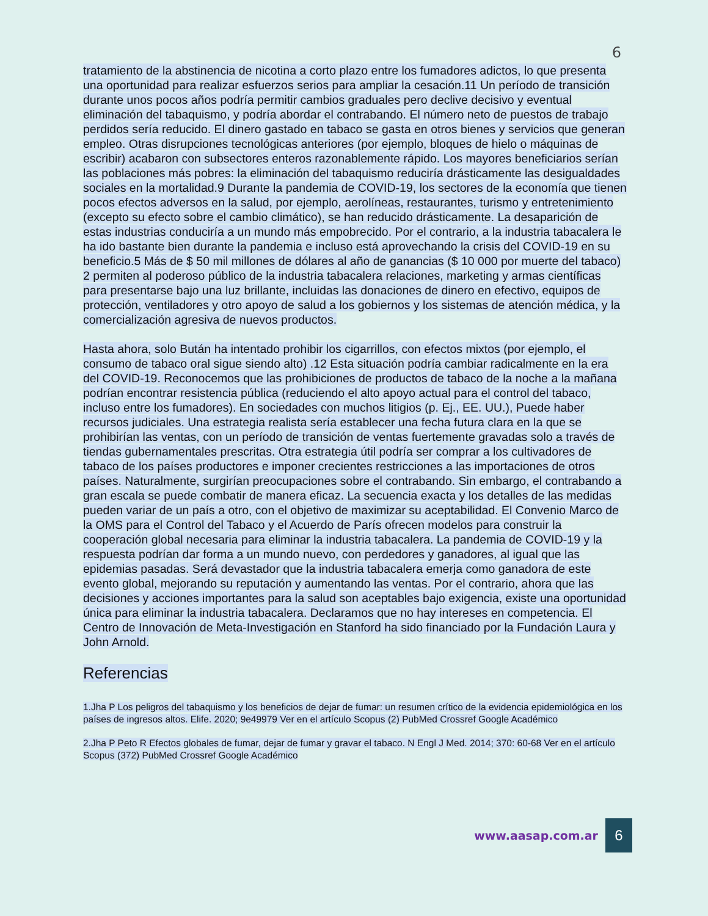6
tratamiento de la abstinencia de nicotina a corto plazo entre los fumadores adictos, lo que presenta una oportunidad para realizar esfuerzos serios para ampliar la cesación.11 Un período de transición durante unos pocos años podría permitir cambios graduales pero declive decisivo y eventual eliminación del tabaquismo, y podría abordar el contrabando. El número neto de puestos de trabajo perdidos sería reducido. El dinero gastado en tabaco se gasta en otros bienes y servicios que generan empleo. Otras disrupciones tecnológicas anteriores (por ejemplo, bloques de hielo o máquinas de escribir) acabaron con subsectores enteros razonablemente rápido. Los mayores beneficiarios serían las poblaciones más pobres: la eliminación del tabaquismo reduciría drásticamente las desigualdades sociales en la mortalidad.9 Durante la pandemia de COVID-19, los sectores de la economía que tienen pocos efectos adversos en la salud, por ejemplo, aerolíneas, restaurantes, turismo y entretenimiento (excepto su efecto sobre el cambio climático), se han reducido drásticamente. La desaparición de estas industrias conduciría a un mundo más empobrecido. Por el contrario, a la industria tabacalera le ha ido bastante bien durante la pandemia e incluso está aprovechando la crisis del COVID-19 en su beneficio.5 Más de $ 50 mil millones de dólares al año de ganancias ($ 10 000 por muerte del tabaco) 2 permiten al poderoso público de la industria tabacalera relaciones, marketing y armas científicas para presentarse bajo una luz brillante, incluidas las donaciones de dinero en efectivo, equipos de protección, ventiladores y otro apoyo de salud a los gobiernos y los sistemas de atención médica, y la comercialización agresiva de nuevos productos.
Hasta ahora, solo Bután ha intentado prohibir los cigarrillos, con efectos mixtos (por ejemplo, el consumo de tabaco oral sigue siendo alto) .12 Esta situación podría cambiar radicalmente en la era del COVID-19. Reconocemos que las prohibiciones de productos de tabaco de la noche a la mañana podrían encontrar resistencia pública (reduciendo el alto apoyo actual para el control del tabaco, incluso entre los fumadores). En sociedades con muchos litigios (p. Ej., EE. UU.), Puede haber recursos judiciales. Una estrategia realista sería establecer una fecha futura clara en la que se prohibirían las ventas, con un período de transición de ventas fuertemente gravadas solo a través de tiendas gubernamentales prescritas. Otra estrategia útil podría ser comprar a los cultivadores de tabaco de los países productores e imponer crecientes restricciones a las importaciones de otros países. Naturalmente, surgirían preocupaciones sobre el contrabando. Sin embargo, el contrabando a gran escala se puede combatir de manera eficaz. La secuencia exacta y los detalles de las medidas pueden variar de un país a otro, con el objetivo de maximizar su aceptabilidad. El Convenio Marco de la OMS para el Control del Tabaco y el Acuerdo de París ofrecen modelos para construir la cooperación global necesaria para eliminar la industria tabacalera. La pandemia de COVID-19 y la respuesta podrían dar forma a un mundo nuevo, con perdedores y ganadores, al igual que las epidemias pasadas. Será devastador que la industria tabacalera emerja como ganadora de este evento global, mejorando su reputación y aumentando las ventas. Por el contrario, ahora que las decisiones y acciones importantes para la salud son aceptables bajo exigencia, existe una oportunidad única para eliminar la industria tabacalera. Declaramos que no hay intereses en competencia. El Centro de Innovación de Meta-Investigación en Stanford ha sido financiado por la Fundación Laura y John Arnold.
Referencias
1.Jha P Los peligros del tabaquismo y los beneficios de dejar de fumar: un resumen crítico de la evidencia epidemiológica en los países de ingresos altos. Elife. 2020; 9e49979 Ver en el artículo Scopus (2) PubMed Crossref Google Académico
2.Jha P Peto R Efectos globales de fumar, dejar de fumar y gravar el tabaco. N Engl J Med. 2014; 370: 60-68 Ver en el artículo Scopus (372) PubMed Crossref Google Académico
www.aasap.com.ar
6